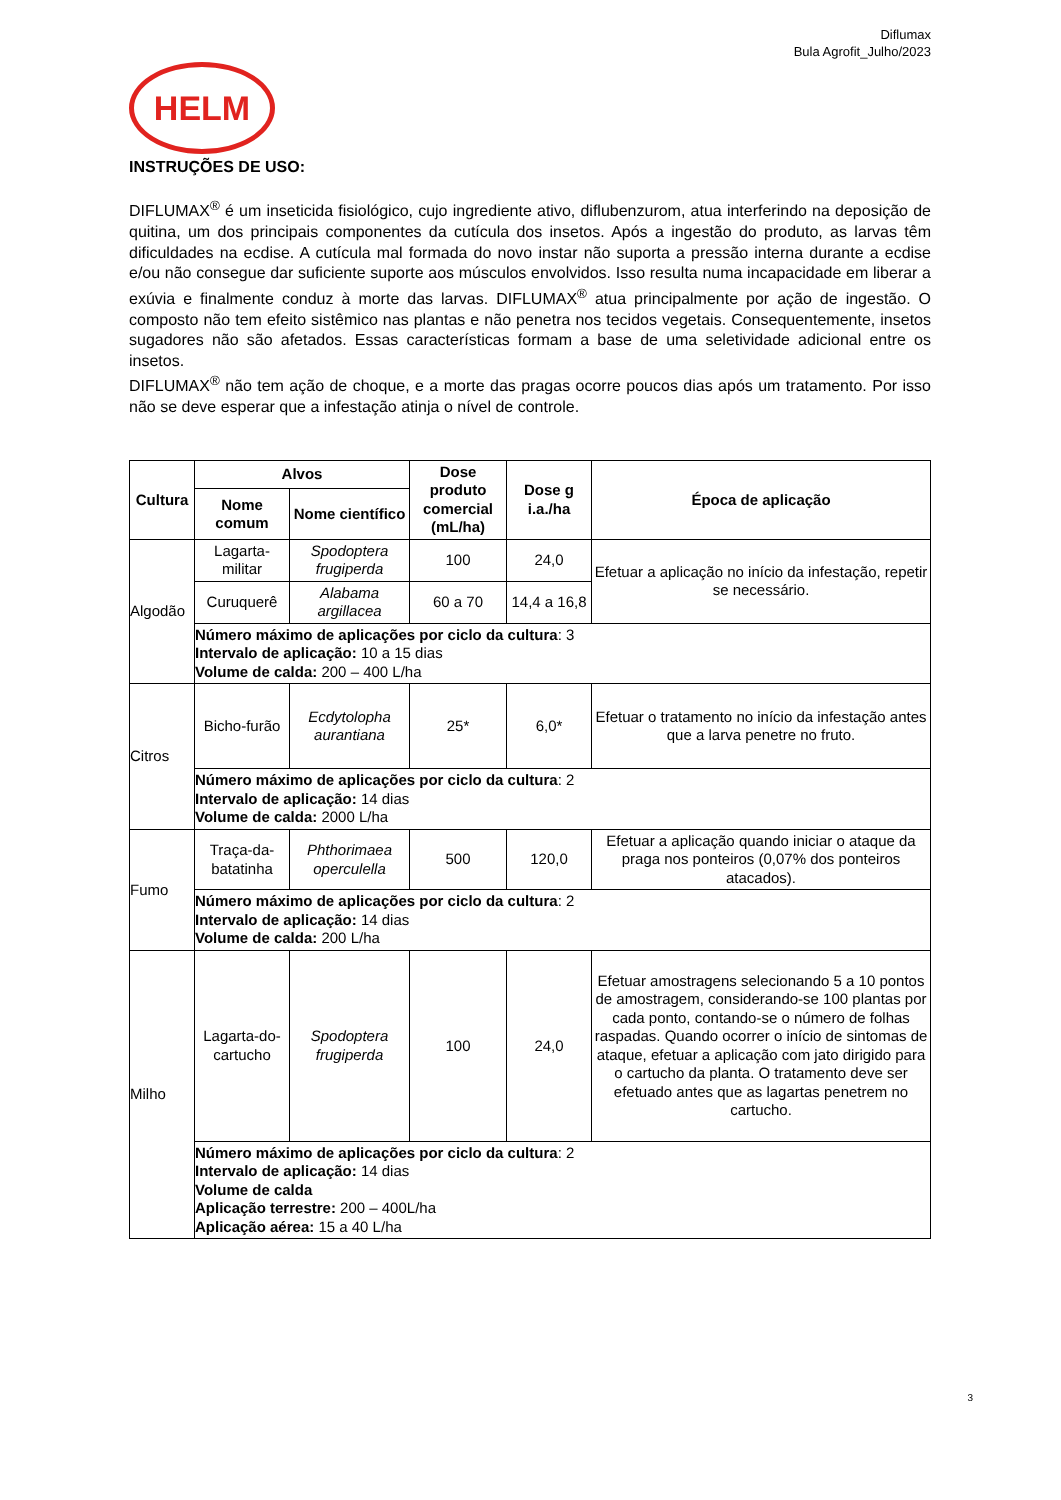Diflumax
Bula Agrofit_Julho/2023
HELM
INSTRUÇÕES DE USO:
DIFLUMAX<sup>®</sup> é um inseticida fisiológico, cujo ingrediente ativo, diflubenzurom, atua interferindo na deposição de quitina, um dos principais componentes da cutícula dos insetos. Após a ingestão do produto, as larvas têm dificuldades na ecdise. A cutícula mal formada do novo instar não suporta a pressão interna durante a ecdise e/ou não consegue dar suficiente suporte aos músculos envolvidos. Isso resulta numa incapacidade em liberar a exúvia e finalmente conduz à morte das larvas. DIFLUMAX<sup>®</sup> atua principalmente por ação de ingestão. O composto não tem efeito sistêmico nas plantas e não penetra nos tecidos vegetais. Consequentemente, insetos sugadores não são afetados. Essas características formam a base de uma seletividade adicional entre os insetos.
DIFLUMAX<sup>®</sup> não tem ação de choque, e a morte das pragas ocorre poucos dias após um tratamento. Por isso não se deve esperar que a infestação atinja o nível de controle.
| Cultura | Alvos | | Dose produto comercial (mL/ha) | Dose g i.a./ha | Época de aplicação |
| --- | --- | --- | --- | --- | --- |
| | Nome comum | Nome científico | | | |
| Algodão | Lagarta-militar | Spodoptera frugiperda | 100 | 24,0 | Efetuar a aplicação no início da infestação, repetir se necessário. |
| | Curuquerê | Alabama argillacea | 60 a 70 | 14,4 a 16,8 | |
| | Número máximo de aplicações por ciclo da cultura : 3 Intervalo de aplicação: 10 a 15 dias Volume de calda: 200 – 400 L/ha | | | | |
| Citros | Bicho-furão | Ecdytolopha aurantiana | 25* | 6,0* | Efetuar o tratamento no início da infestação antes que a larva penetre no fruto. |
| | Número máximo de aplicações por ciclo da cultura : 2 Intervalo de aplicação: 14 dias Volume de calda: 2000 L/ha | | | | |
| Fumo | Traça-da-batatinha | Phthorimaea operculella | 500 | 120,0 | Efetuar a aplicação quando iniciar o ataque da praga nos ponteiros (0,07% dos ponteiros atacados). |
| | Número máximo de aplicações por ciclo da cultura : 2 Intervalo de aplicação: 14 dias Volume de calda: 200 L/ha | | | | |
| Milho | Lagarta-do-cartucho | Spodoptera frugiperda | 100 | 24,0 | Efetuar amostragens selecionando 5 a 10 pontos de amostragem, considerando-se 100 plantas por cada ponto, contando-se o número de folhas raspadas. Quando ocorrer o início de sintomas de ataque, efetuar a aplicação com jato dirigido para o cartucho da planta. O tratamento deve ser efetuado antes que as lagartas penetrem no cartucho. |
| | Número máximo de aplicações por ciclo da cultura : 2 Intervalo de aplicação: 14 dias Volume de calda Aplicação terrestre: 200 – 400L/ha Aplicação aérea: 15 a 40 L/ha | | | | |
3